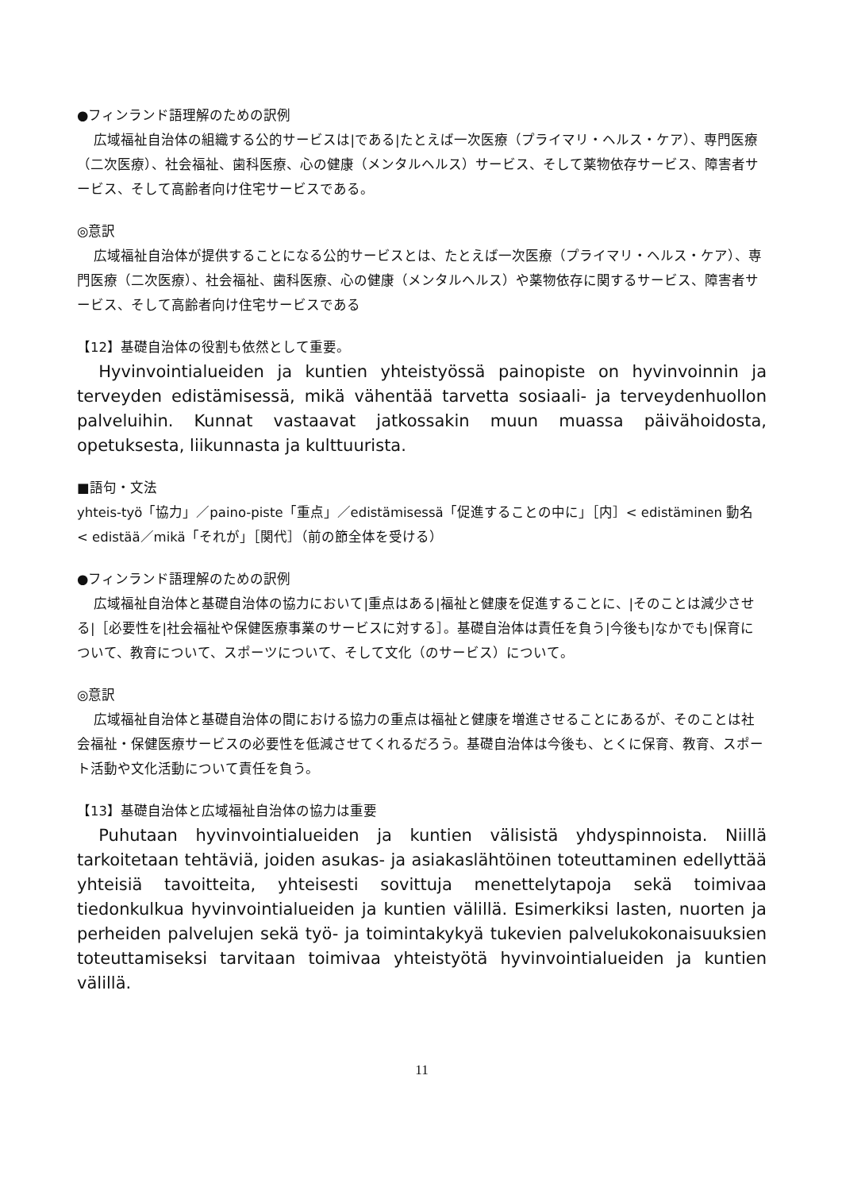●フィンランド語理解のための訳例
広域福祉自治体の組織する公的サービスは|である|たとえば一次医療（プライマリ・ヘルス・ケア）、専門医療（二次医療）、社会福祉、歯科医療、心の健康（メンタルヘルス）サービス、そして薬物依存サービス、障害者サービス、そして高齢者向け住宅サービスである。
◎意訳
広域福祉自治体が提供することになる公的サービスとは、たとえば一次医療（プライマリ・ヘルス・ケア）、専門医療（二次医療）、社会福祉、歯科医療、心の健康（メンタルヘルス）や薬物依存に関するサービス、障害者サービス、そして高齢者向け住宅サービスである
【12】基礎自治体の役割も依然として重要。
Hyvinvointialueiden ja kuntien yhteistyössä painopiste on hyvinvoinnin ja terveyden edistämisessä, mikä vähentää tarvetta sosiaali- ja terveydenhuollon palveluihin. Kunnat vastaavat jatkossakin muun muassa päivähoidosta, opetuksesta, liikunnasta ja kulttuurista.
■語句・文法
yhteis-työ「協力」／paino-piste「重点」／edistämisessä「促進することの中に」［内］< edistäminen 動名 < edistää／mikä「それが」［関代］（前の節全体を受ける）
●フィンランド語理解のための訳例
広域福祉自治体と基礎自治体の協力において|重点はある|福祉と健康を促進することに、|そのことは減少させる|［必要性を|社会福祉や保健医療事業のサービスに対する］。基礎自治体は責任を負う|今後も|なかでも|保育について、教育について、スポーツについて、そして文化（のサービス）について。
◎意訳
広域福祉自治体と基礎自治体の間における協力の重点は福祉と健康を増進させることにあるが、そのことは社会福祉・保健医療サービスの必要性を低減させてくれるだろう。基礎自治体は今後も、とくに保育、教育、スポート活動や文化活動について責任を負う。
【13】基礎自治体と広域福祉自治体の協力は重要
Puhutaan hyvinvointialueiden ja kuntien välisistä yhdyspinnoista. Niillä tarkoitetaan tehtäviä, joiden asukas- ja asiakaslähtöinen toteuttaminen edellyttää yhteisiä tavoitteita, yhteisesti sovittuja menettelytapoja sekä toimivaa tiedonkulkua hyvinvointialueiden ja kuntien välillä. Esimerkiksi lasten, nuorten ja perheiden palvelujen sekä työ- ja toimintakykyä tukevien palvelukokonaisuuksien toteuttamiseksi tarvitaan toimivaa yhteistyötä hyvinvointialueiden ja kuntien välillä.
11